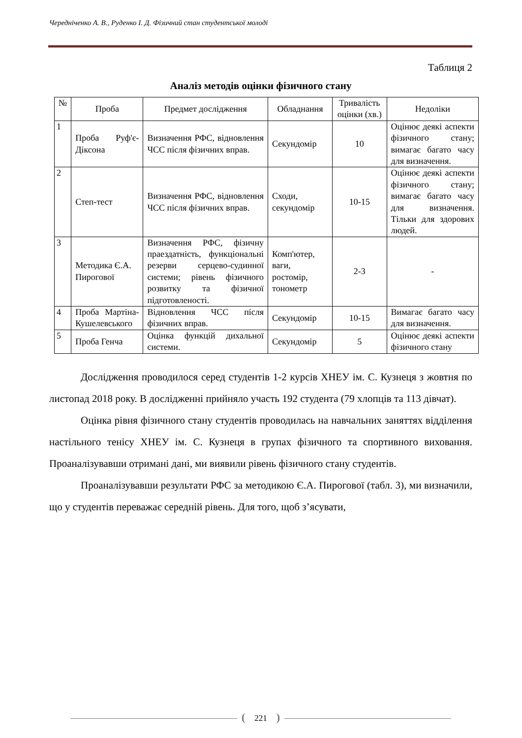Чередніченко А. В., Руденко І. Д. Фізичний стан студентської молоді
Таблиця 2
Аналіз методів оцінки фізичного стану
| № | Проба | Предмет дослідження | Обладнання | Тривалість оцінки (хв.) | Недоліки |
| --- | --- | --- | --- | --- | --- |
| 1 | Проба Руф'є-Діксона | Визначення РФС, відновлення ЧСС після фізичних вправ. | Секундомір | 10 | Оцінює деякі аспекти фізичного стану; вимагає багато часу для визначення. |
| 2 | Степ-тест | Визначення РФС, відновлення ЧСС після фізичних вправ. | Сходи, секундомір | 10-15 | Оцінює деякі аспекти фізичного стану; вимагає багато часу для визначення. Тільки для здорових людей. |
| 3 | Методика Є.А. Пирогової | Визначення РФС, фізичну праездатність, функціональні резерви серцево-судинної системи; рівень фізичного розвитку та фізичної підготовленості. | Комп'ютер, ваги, ростомір, тонометр | 2-3 | - |
| 4 | Проба Мартіна-Кушелевського | Відновлення ЧСС після фізичних вправ. | Секундомір | 10-15 | Вимагає багато часу для визначення. |
| 5 | Проба Генча | Оцінка функцій дихальної системи. | Секундомір | 5 | Оцінює деякі аспекти фізичного стану |
Дослідження проводилося серед студентів 1-2 курсів ХНЕУ ім. С. Кузнеця з жовтня по листопад 2018 року. В дослідженні прийняло участь 192 студента (79 хлопців та 113 дівчат).
Оцінка рівня фізичного стану студентів проводилась на навчальних заняттях відділення настільного тенісу ХНЕУ ім. С. Кузнеця в групах фізичного та спортивного виховання. Проаналізувавши отримані дані, ми виявили рівень фізичного стану студентів.
Проаналізувавши результати РФС за методикою Є.А. Пирогової (табл. 3), ми визначили, що у студентів переважає середній рівень. Для того, щоб з’ясувати,
221